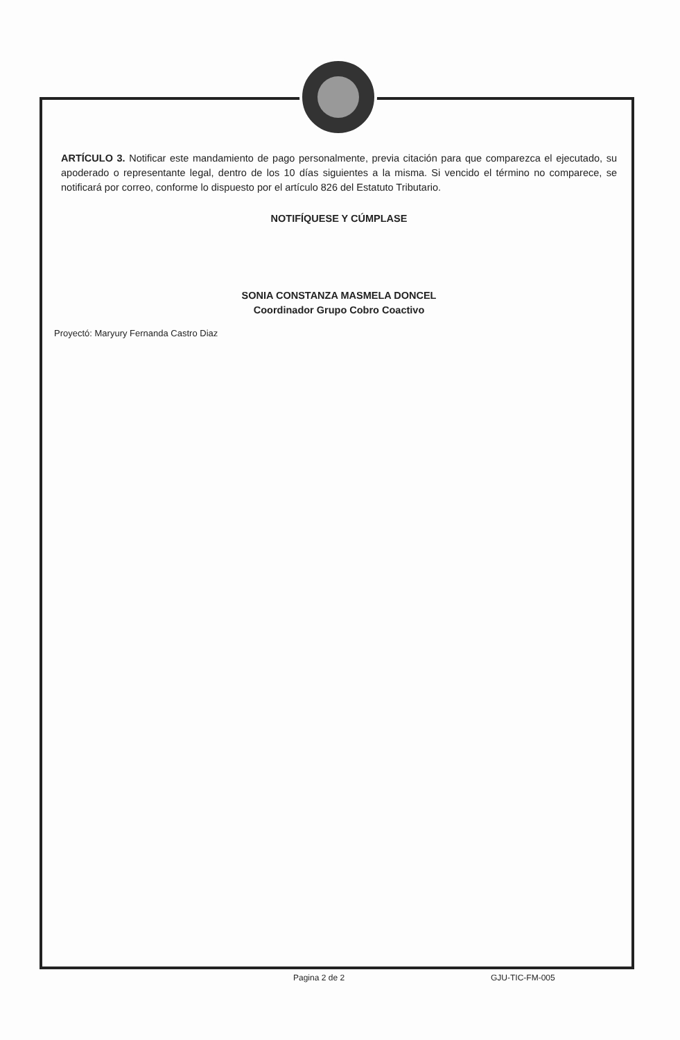ARTÍCULO 3. Notificar este mandamiento de pago personalmente, previa citación para que comparezca el ejecutado, su apoderado o representante legal, dentro de los 10 días siguientes a la misma. Si vencido el término no comparece, se notificará por correo, conforme lo dispuesto por el artículo 826 del Estatuto Tributario.
NOTIFÍQUESE Y CÚMPLASE
SONIA CONSTANZA MASMELA DONCEL
Coordinador Grupo Cobro Coactivo
Proyectó: Maryury Fernanda Castro Diaz
Pagina 2 de 2 GJU-TIC-FM-005